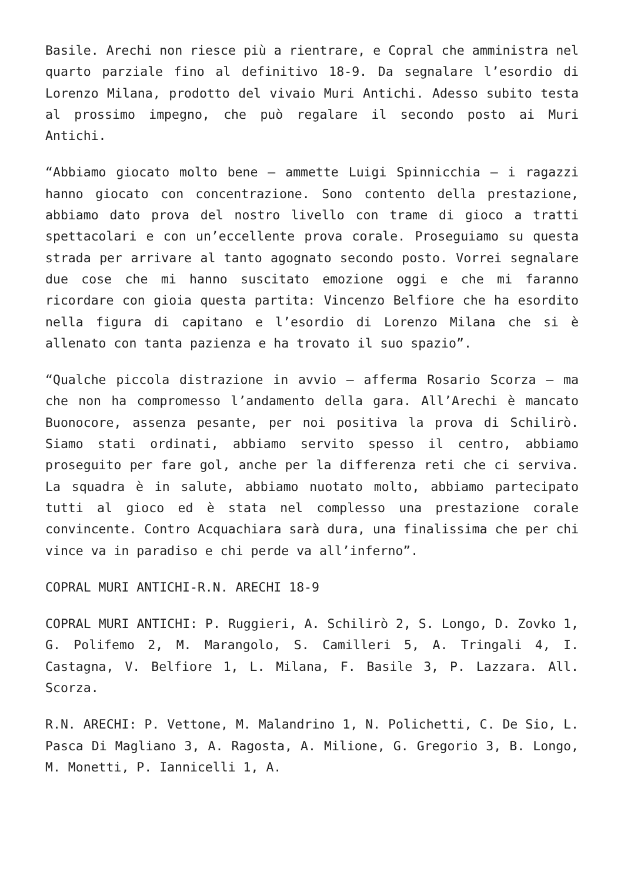Basile. Arechi non riesce più a rientrare, e Copral che amministra nel quarto parziale fino al definitivo 18-9. Da segnalare l’esordio di Lorenzo Milana, prodotto del vivaio Muri Antichi. Adesso subito testa al prossimo impegno, che può regalare il secondo posto ai Muri Antichi.
“Abbiamo giocato molto bene – ammette Luigi Spinnicchia – i ragazzi hanno giocato con concentrazione. Sono contento della prestazione, abbiamo dato prova del nostro livello con trame di gioco a tratti spettacolari e con un’eccellente prova corale. Proseguiamo su questa strada per arrivare al tanto agognato secondo posto. Vorrei segnalare due cose che mi hanno suscitato emozione oggi e che mi faranno ricordare con gioia questa partita: Vincenzo Belfiore che ha esordito nella figura di capitano e l’esordio di Lorenzo Milana che si è allenato con tanta pazienza e ha trovato il suo spazio”.
“Qualche piccola distrazione in avvio – afferma Rosario Scorza – ma che non ha compromesso l’andamento della gara. All’Arechi è mancato Buonocore, assenza pesante, per noi positiva la prova di Schilirò. Siamo stati ordinati, abbiamo servito spesso il centro, abbiamo proseguito per fare gol, anche per la differenza reti che ci serviva. La squadra è in salute, abbiamo nuotato molto, abbiamo partecipato tutti al gioco ed è stata nel complesso una prestazione corale convincente. Contro Acquachiara sarà dura, una finalissima che per chi vince va in paradiso e chi perde va all’inferno”.
COPRAL MURI ANTICHI-R.N. ARECHI 18-9
COPRAL MURI ANTICHI: P. Ruggieri, A. Schilirò 2, S. Longo, D. Zovko 1, G. Polifemo 2, M. Marangolo, S. Camilleri 5, A. Tringali 4, I. Castagna, V. Belfiore 1, L. Milana, F. Basile 3, P. Lazzara. All. Scorza.
R.N. ARECHI: P. Vettone, M. Malandrino 1, N. Polichetti, C. De Sio, L. Pasca Di Magliano 3, A. Ragosta, A. Milione, G. Gregorio 3, B. Longo, M. Monetti, P. Iannicelli 1, A.